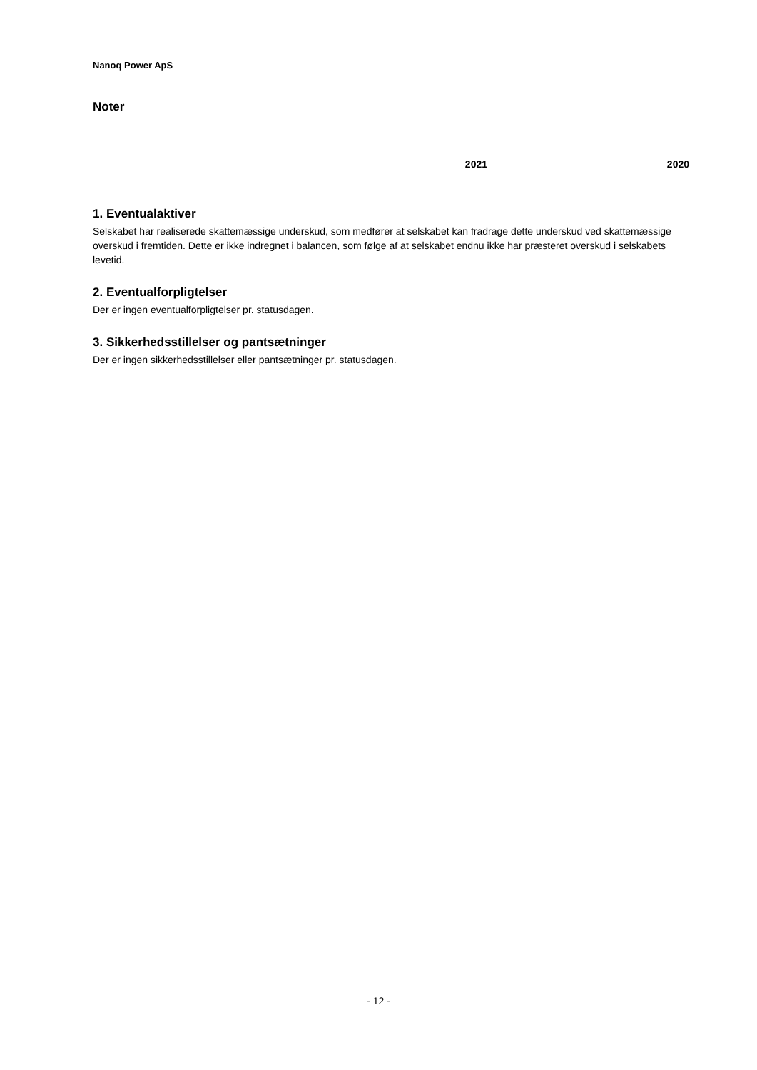Nanoq Power ApS
Noter
2021 2020
1. Eventualaktiver
Selskabet har realiserede skattemæssige underskud, som medfører at selskabet kan fradrage dette underskud ved skattemæssige overskud i fremtiden. Dette er ikke indregnet i balancen, som følge af at selskabet endnu ikke har præsteret overskud i selskabets levetid.
2. Eventualforpligtelser
Der er ingen eventualforpligtelser pr. statusdagen.
3. Sikkerhedsstillelser og pantsætninger
Der er ingen sikkerhedsstillelser eller pantsætninger pr. statusdagen.
- 12 -